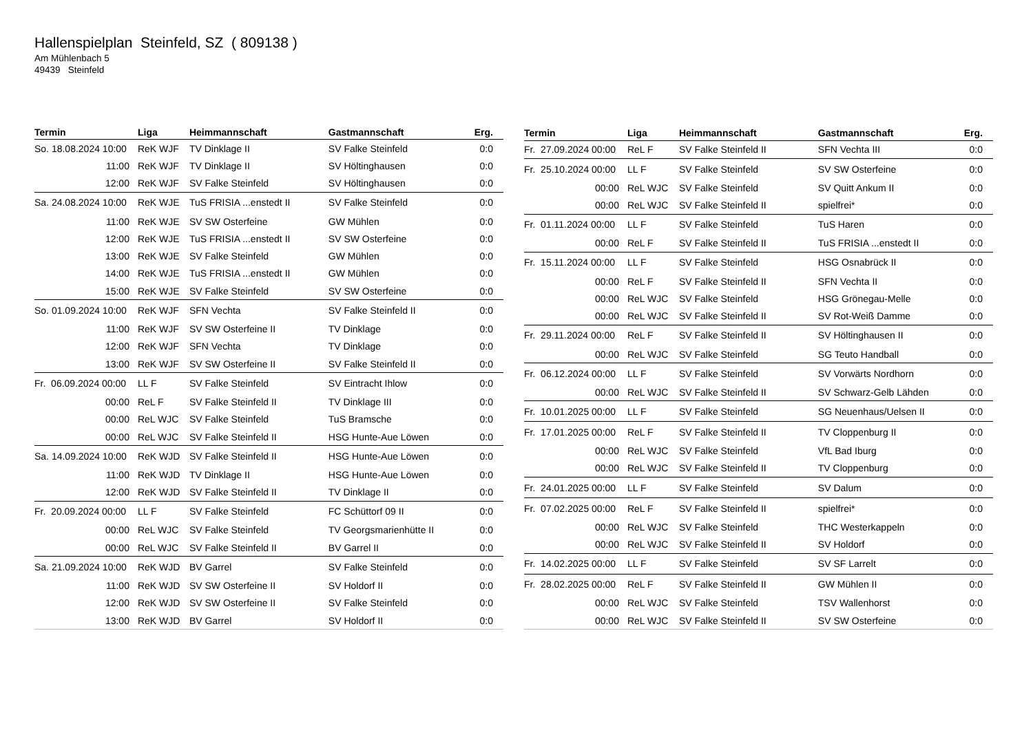Hallenspielplan Steinfeld, SZ ( 809138 )
Am Mühlenbach 5
49439 Steinfeld
| Termin | Liga | Heimmannschaft | Gastmannschaft | Erg. |
| --- | --- | --- | --- | --- |
| So. 18.08.2024 10:00 | ReK WJF | TV Dinklage II | SV Falke Steinfeld | 0:0 |
| 11:00 | ReK WJF | TV Dinklage II | SV Höltinghausen | 0:0 |
| 12:00 | ReK WJF | SV Falke Steinfeld | SV Höltinghausen | 0:0 |
| Sa. 24.08.2024 10:00 | ReK WJE | TuS FRISIA ...enstedt II | SV Falke Steinfeld | 0:0 |
| 11:00 | ReK WJE | SV SW Osterfeine | GW Mühlen | 0:0 |
| 12:00 | ReK WJE | TuS FRISIA ...enstedt II | SV SW Osterfeine | 0:0 |
| 13:00 | ReK WJE | SV Falke Steinfeld | GW Mühlen | 0:0 |
| 14:00 | ReK WJE | TuS FRISIA ...enstedt II | GW Mühlen | 0:0 |
| 15:00 | ReK WJE | SV Falke Steinfeld | SV SW Osterfeine | 0:0 |
| So. 01.09.2024 10:00 | ReK WJF | SFN Vechta | SV Falke Steinfeld II | 0:0 |
| 11:00 | ReK WJF | SV SW Osterfeine II | TV Dinklage | 0:0 |
| 12:00 | ReK WJF | SFN Vechta | TV Dinklage | 0:0 |
| 13:00 | ReK WJF | SV SW Osterfeine II | SV Falke Steinfeld II | 0:0 |
| Fr. 06.09.2024 00:00 | LL F | SV Falke Steinfeld | SV Eintracht Ihlow | 0:0 |
| 00:00 | ReL F | SV Falke Steinfeld II | TV Dinklage III | 0:0 |
| 00:00 | ReL WJC | SV Falke Steinfeld | TuS Bramsche | 0:0 |
| 00:00 | ReL WJC | SV Falke Steinfeld II | HSG Hunte-Aue Löwen | 0:0 |
| Sa. 14.09.2024 10:00 | ReK WJD | SV Falke Steinfeld II | HSG Hunte-Aue Löwen | 0:0 |
| 11:00 | ReK WJD | TV Dinklage II | HSG Hunte-Aue Löwen | 0:0 |
| 12:00 | ReK WJD | SV Falke Steinfeld II | TV Dinklage II | 0:0 |
| Fr. 20.09.2024 00:00 | LL F | SV Falke Steinfeld | FC Schüttorf 09 II | 0:0 |
| 00:00 | ReL WJC | SV Falke Steinfeld | TV Georgsmarienhütte II | 0:0 |
| 00:00 | ReL WJC | SV Falke Steinfeld II | BV Garrel II | 0:0 |
| Sa. 21.09.2024 10:00 | ReK WJD | BV Garrel | SV Falke Steinfeld | 0:0 |
| 11:00 | ReK WJD | SV SW Osterfeine II | SV Holdorf II | 0:0 |
| 12:00 | ReK WJD | SV SW Osterfeine II | SV Falke Steinfeld | 0:0 |
| 13:00 | ReK WJD | BV Garrel | SV Holdorf II | 0:0 |
| Termin | Liga | Heimmannschaft | Gastmannschaft | Erg. |
| --- | --- | --- | --- | --- |
| Fr. 27.09.2024 00:00 | ReL F | SV Falke Steinfeld II | SFN Vechta III | 0:0 |
| Fr. 25.10.2024 00:00 | LL F | SV Falke Steinfeld | SV SW Osterfeine | 0:0 |
| 00:00 | ReL WJC | SV Falke Steinfeld | SV Quitt Ankum II | 0:0 |
| 00:00 | ReL WJC | SV Falke Steinfeld II | spielfrei* | 0:0 |
| Fr. 01.11.2024 00:00 | LL F | SV Falke Steinfeld | TuS Haren | 0:0 |
| 00:00 | ReL F | SV Falke Steinfeld II | TuS FRISIA ...enstedt II | 0:0 |
| Fr. 15.11.2024 00:00 | LL F | SV Falke Steinfeld | HSG Osnabrück II | 0:0 |
| 00:00 | ReL F | SV Falke Steinfeld II | SFN Vechta II | 0:0 |
| 00:00 | ReL WJC | SV Falke Steinfeld | HSG Grönegau-Melle | 0:0 |
| 00:00 | ReL WJC | SV Falke Steinfeld II | SV Rot-Weiß Damme | 0:0 |
| Fr. 29.11.2024 00:00 | ReL F | SV Falke Steinfeld II | SV Höltinghausen II | 0:0 |
| 00:00 | ReL WJC | SV Falke Steinfeld | SG Teuto Handball | 0:0 |
| Fr. 06.12.2024 00:00 | LL F | SV Falke Steinfeld | SV Vorwärts Nordhorn | 0:0 |
| 00:00 | ReL WJC | SV Falke Steinfeld II | SV Schwarz-Gelb Lähden | 0:0 |
| Fr. 10.01.2025 00:00 | LL F | SV Falke Steinfeld | SG Neuenhaus/Uelsen II | 0:0 |
| Fr. 17.01.2025 00:00 | ReL F | SV Falke Steinfeld II | TV Cloppenburg II | 0:0 |
| 00:00 | ReL WJC | SV Falke Steinfeld | VfL Bad Iburg | 0:0 |
| 00:00 | ReL WJC | SV Falke Steinfeld II | TV Cloppenburg | 0:0 |
| Fr. 24.01.2025 00:00 | LL F | SV Falke Steinfeld | SV Dalum | 0:0 |
| Fr. 07.02.2025 00:00 | ReL F | SV Falke Steinfeld II | spielfrei* | 0:0 |
| 00:00 | ReL WJC | SV Falke Steinfeld | THC Westerkappeln | 0:0 |
| 00:00 | ReL WJC | SV Falke Steinfeld II | SV Holdorf | 0:0 |
| Fr. 14.02.2025 00:00 | LL F | SV Falke Steinfeld | SV SF Larrelt | 0:0 |
| Fr. 28.02.2025 00:00 | ReL F | SV Falke Steinfeld II | GW Mühlen II | 0:0 |
| 00:00 | ReL WJC | SV Falke Steinfeld | TSV Wallenhorst | 0:0 |
| 00:00 | ReL WJC | SV Falke Steinfeld II | SV SW Osterfeine | 0:0 |